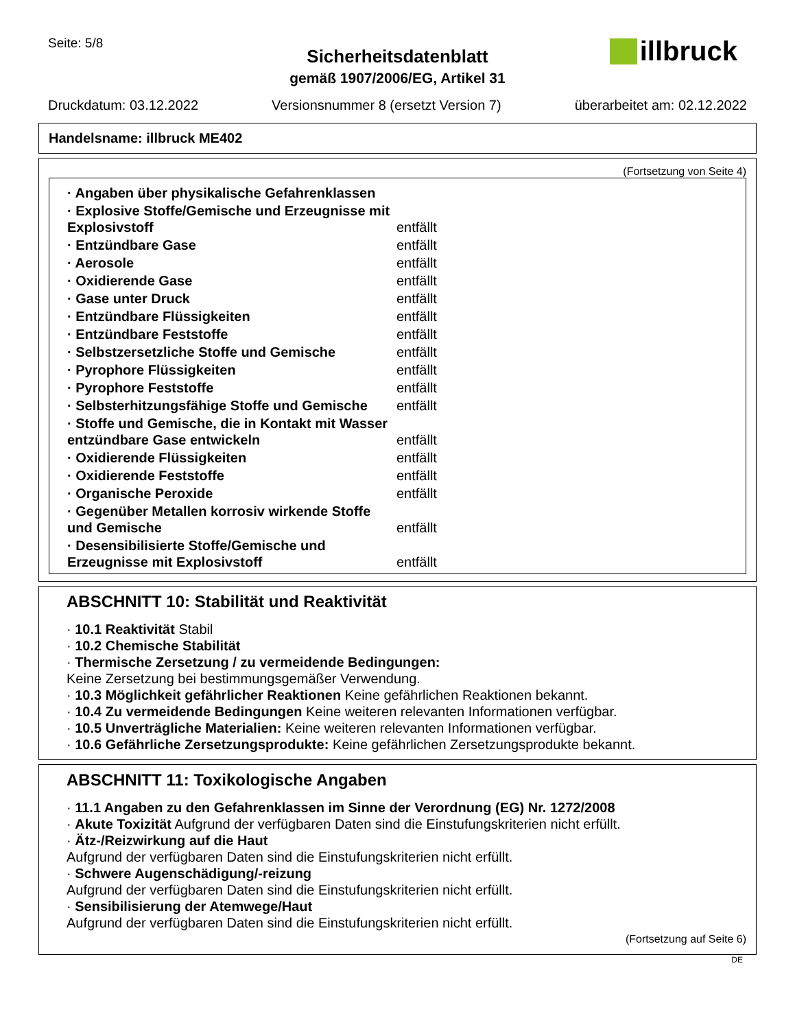Seite: 5/8
illbruck
Sicherheitsdatenblatt
gemäß 1907/2006/EG, Artikel 31
Druckdatum: 03.12.2022 Versionsnummer 8 (ersetzt Version 7) überarbeitet am: 02.12.2022
Handelsname: illbruck ME402
(Fortsetzung von Seite 4)
| · Angaben über physikalische Gefahrenklassen | |
| · Explosive Stoffe/Gemische und Erzeugnisse mit Explosivstoff | entfällt |
| · Entzündbare Gase | entfällt |
| · Aerosole | entfällt |
| · Oxidierende Gase | entfällt |
| · Gase unter Druck | entfällt |
| · Entzündbare Flüssigkeiten | entfällt |
| · Entzündbare Feststoffe | entfällt |
| · Selbstzersetzliche Stoffe und Gemische | entfällt |
| · Pyrophore Flüssigkeiten | entfällt |
| · Pyrophore Feststoffe | entfällt |
| · Selbsterhitzungsfähige Stoffe und Gemische | entfällt |
| · Stoffe und Gemische, die in Kontakt mit Wasser entzündbare Gase entwickeln | entfällt |
| · Oxidierende Flüssigkeiten | entfällt |
| · Oxidierende Feststoffe | entfällt |
| · Organische Peroxide | entfällt |
| · Gegenüber Metallen korrosiv wirkende Stoffe und Gemische | entfällt |
| · Desensibilisierte Stoffe/Gemische und Erzeugnisse mit Explosivstoff | entfällt |
ABSCHNITT 10: Stabilität und Reaktivität
· 10.1 Reaktivität Stabil
· 10.2 Chemische Stabilität
· Thermische Zersetzung / zu vermeidende Bedingungen:
Keine Zersetzung bei bestimmungsgemäßer Verwendung.
· 10.3 Möglichkeit gefährlicher Reaktionen Keine gefährlichen Reaktionen bekannt.
· 10.4 Zu vermeidende Bedingungen Keine weiteren relevanten Informationen verfügbar.
· 10.5 Unverträgliche Materialien: Keine weiteren relevanten Informationen verfügbar.
· 10.6 Gefährliche Zersetzungsprodukte: Keine gefährlichen Zersetzungsprodukte bekannt.
ABSCHNITT 11: Toxikologische Angaben
· 11.1 Angaben zu den Gefahrenklassen im Sinne der Verordnung (EG) Nr. 1272/2008
· Akute Toxizität Aufgrund der verfügbaren Daten sind die Einstufungskriterien nicht erfüllt.
· Ätz-/Reizwirkung auf die Haut
Aufgrund der verfügbaren Daten sind die Einstufungskriterien nicht erfüllt.
· Schwere Augenschädigung/-reizung
Aufgrund der verfügbaren Daten sind die Einstufungskriterien nicht erfüllt.
· Sensibilisierung der Atemwege/Haut
Aufgrund der verfügbaren Daten sind die Einstufungskriterien nicht erfüllt.
(Fortsetzung auf Seite 6)
DE